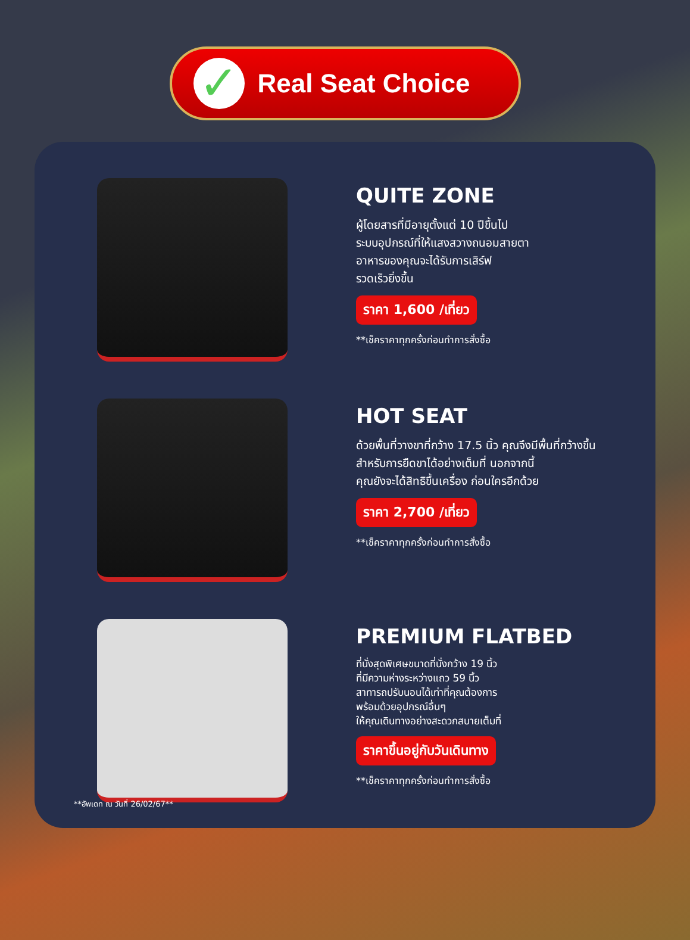✓
Real Seat Choice
QUITE ZONE
ผู้โดยสารที่มีอายุตั้งแต่ 10 ปีขึ้นไป
ระบบอุปกรณ์ที่ให้แสงสวางถนอมสายตา
อาหารของคุณจะได้รับการเสิร์ฟ
รวดเร็วยิ่งขึ้น
ราคา 1,600 /เที่ยว
**เช็คราคาทุกครั้งก่อนทำการสั่งซื้อ
HOT SEAT
ด้วยพื้นที่วางขาที่กว้าง 17.5 นิ้ว คุณจึงมีพื้นที่กว้างขึ้น
สำหรับการยืดขาได้อย่างเต็มที่ นอกจากนี้
คุณยังจะได้สิทธิขึ้นเครื่อง ก่อนใครอีกด้วย
ราคา 2,700 /เที่ยว
**เช็คราคาทุกครั้งก่อนทำการสั่งซื้อ
PREMIUM FLATBED
ที่นั่งสุดพิเศษขนาดที่นั่งกว้าง 19 นิ้ว
ที่มีความห่างระหว่างแถว 59 นิ้ว
สาทารถปรับนอนได้เท่าที่คุณต้องการ
พร้อมด้วยอุปกรณ์อื่นๆ
ให้คุณเดินทางอย่างสะดวกสบายเต็มที่
ราคาขึ้นอยู่กับวันเดินทาง
**เช็คราคาทุกครั้งก่อนทำการสั่งซื้อ
**อัพเดท ณ วันที่ 26/02/67**